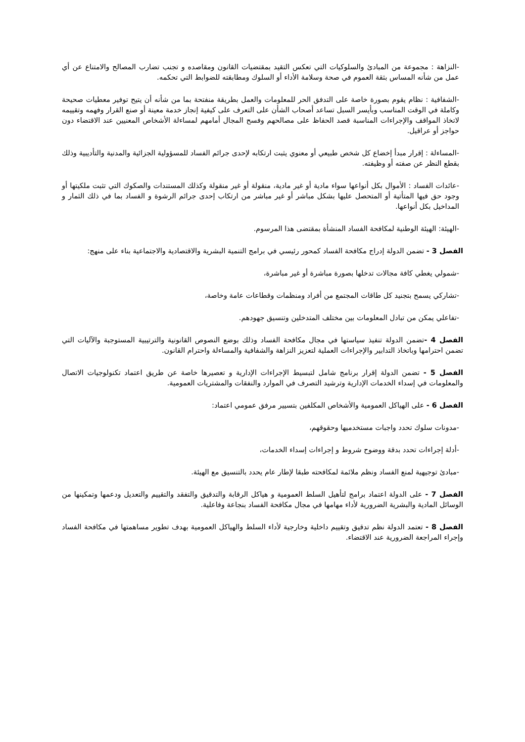-النزاهة : مجموعة من المبادئ والسلوكيات التي تعكس التقيد بمقتضيات القانون ومقاصده و تجنب تضارب المصالح والامتناع عن أي عمل من شأنه المساس بثقة العموم في صحة وسلامة الأداء أو السلوك ومطابقته للضوابط التي تحكمه.
-الشفافية : نظام يقوم بصورة خاصة على التدفق الحر للمعلومات والعمل بطريقة منفتحة بما من شأنه أن يتيح توفير معطيات صحيحة وكاملة في الوقت المناسب وبأيسر السبل تساعد أصحاب الشأن على التعرف على كيفية إنجاز خدمة معينة أو صنع القرار وفهمه وتقييمه لاتخاذ المواقف والإجراءات المناسبة قصد الحفاظ على مصالحهم وفسح المجال أمامهم لمساءلة الأشخاص المعنيين عند الاقتضاء دون حواجز أو عراقيل.
-المساءلة : إقرار مبدأ إخضاع كل شخص طبيعي أو معنوي يثبت ارتكابه لإحدى جرائم الفساد للمسؤولية الجزائية والمدنية والتأديبية وذلك بقطع النظر عن صفته أو وظيفته.
-عائدات الفساد : الأموال بكل أنواعها سواء مادية أو غير مادية، منقولة أو غير منقولة وكذلك المستندات والصكوك التي تثبت ملكيتها أو وجود حق فيها المتأتية أو المتحصل عليها بشكل مباشر أو غير مباشر من ارتكاب إحدى جرائم الرشوة و الفساد بما في ذلك الثمار و المداخيل بكل أنواعها.
-الهيئة: الهيئة الوطنية لمكافحة الفساد المنشأة بمقتضى هذا المرسوم.
الفصل 3 - تضمن الدولة إدراج مكافحة الفساد كمحور رئيسي في برامج التنمية البشرية والاقتصادية والاجتماعية بناء على منهج:
-شمولي يغطي كافة مجالات تدخلها بصورة مباشرة أو غير مباشرة،
-تشاركي يسمح بتجنيد كل طاقات المجتمع من أفراد ومنظمات وقطاعات عامة وخاصة،
-تفاعلي يمكن من تبادل المعلومات بين مختلف المتدخلين وتنسيق جهودهم.
الفصل 4 -تضمن الدولة تنفيذ سياستها في مجال مكافحة الفساد وذلك بوضع النصوص القانونية والترتيبية المستوجبة والآليات التي تضمن احترامها وباتخاذ التدابير والإجراءات العملية لتعزيز النزاهة والشفافية والمساءلة واحترام القانون.
الفصل 5 - تضمن الدولة إقرار برنامج شامل لتبسيط الإجراءات الإدارية و تعصيرها خاصة عن طريق اعتماد تكنولوجيات الاتصال والمعلومات في إسداء الخدمات الإدارية وترشيد التصرف في الموارد والنفقات والمشتريات العمومية.
الفصل 6 - على الهياكل العمومية والأشخاص المكلفين بتسيير مرفق عمومي اعتماد:
-مدونات سلوك تحدد واجبات مستخدميها وحقوقهم،
-أدلة إجراءات تحدد بدقة ووضوح شروط و إجراءات إسداء الخدمات،
-مبادئ توجيهية لمنع الفساد ونظم ملائمة لمكافحته طبقا لإطار عام يحدد بالتنسيق مع الهيئة.
الفصل 7 - على الدولة اعتماد برامج لتأهيل السلط العمومية و هياكل الرقابة والتدقيق والتفقد والتقييم والتعديل ودعمها وتمكينها من الوسائل المادية والبشرية الضرورية لأداء مهامها في مجال مكافحة الفساد بنجاعة وفاعلية.
الفصل 8 - تعتمد الدولة نظم تدقيق وتقييم داخلية وخارجية لأداء السلط والهياكل العمومية بهدف تطوير مساهمتها في مكافحة الفساد وإجراء المراجعة الضرورية عند الاقتضاء.